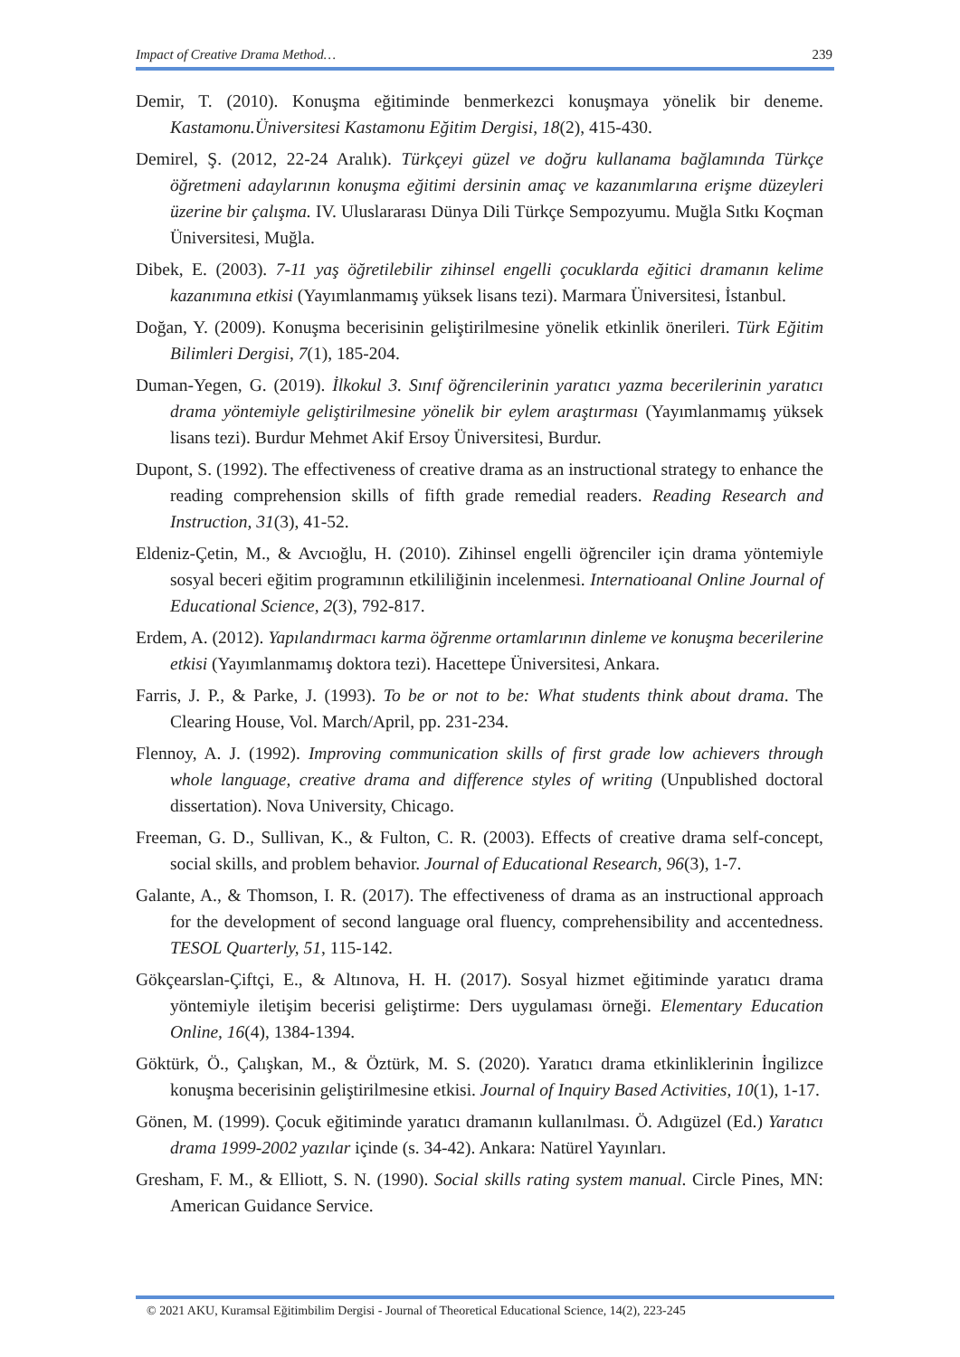Impact of Creative Drama Method… 239
Demir, T. (2010). Konuşma eğitiminde benmerkezci konuşmaya yönelik bir deneme. Kastamonu.Üniversitesi Kastamonu Eğitim Dergisi, 18(2), 415-430.
Demirel, Ş. (2012, 22-24 Aralık). Türkçeyi güzel ve doğru kullanama bağlamında Türkçe öğretmeni adaylarının konuşma eğitimi dersinin amaç ve kazanımlarına erişme düzeyleri üzerine bir çalışma. IV. Uluslararası Dünya Dili Türkçe Sempozyumu. Muğla Sıtkı Koçman Üniversitesi, Muğla.
Dibek, E. (2003). 7-11 yaş öğretilebilir zihinsel engelli çocuklarda eğitici dramanın kelime kazanımına etkisi (Yayımlanmamış yüksek lisans tezi). Marmara Üniversitesi, İstanbul.
Doğan, Y. (2009). Konuşma becerisinin geliştirilmesine yönelik etkinlik önerileri. Türk Eğitim Bilimleri Dergisi, 7(1), 185-204.
Duman-Yegen, G. (2019). İlkokul 3. Sınıf öğrencilerinin yaratıcı yazma becerilerinin yaratıcı drama yöntemiyle geliştirilmesine yönelik bir eylem araştırması (Yayımlanmamış yüksek lisans tezi). Burdur Mehmet Akif Ersoy Üniversitesi, Burdur.
Dupont, S. (1992). The effectiveness of creative drama as an instructional strategy to enhance the reading comprehension skills of fifth grade remedial readers. Reading Research and Instruction, 31(3), 41-52.
Eldeniz-Çetin, M., & Avcıoğlu, H. (2010). Zihinsel engelli öğrenciler için drama yöntemiyle sosyal beceri eğitim programının etkililiğinin incelenmesi. Internatioanal Online Journal of Educational Science, 2(3), 792-817.
Erdem, A. (2012). Yapılandırmacı karma öğrenme ortamlarının dinleme ve konuşma becerilerine etkisi (Yayımlanmamış doktora tezi). Hacettepe Üniversitesi, Ankara.
Farris, J. P., & Parke, J. (1993). To be or not to be: What students think about drama. The Clearing House, Vol. March/April, pp. 231-234.
Flennoy, A. J. (1992). Improving communication skills of first grade low achievers through whole language, creative drama and difference styles of writing (Unpublished doctoral dissertation). Nova University, Chicago.
Freeman, G. D., Sullivan, K., & Fulton, C. R. (2003). Effects of creative drama self-concept, social skills, and problem behavior. Journal of Educational Research, 96(3), 1-7.
Galante, A., & Thomson, I. R. (2017). The effectiveness of drama as an instructional approach for the development of second language oral fluency, comprehensibility and accentedness. TESOL Quarterly, 51, 115-142.
Gökçearslan-Çiftçi, E., & Altınova, H. H. (2017). Sosyal hizmet eğitiminde yaratıcı drama yöntemiyle iletişim becerisi geliştirme: Ders uygulaması örneği. Elementary Education Online, 16(4), 1384-1394.
Göktürk, Ö., Çalışkan, M., & Öztürk, M. S. (2020). Yaratıcı drama etkinliklerinin İngilizce konuşma becerisinin geliştirilmesine etkisi. Journal of Inquiry Based Activities, 10(1), 1-17.
Gönen, M. (1999). Çocuk eğitiminde yaratıcı dramanın kullanılması. Ö. Adıgüzel (Ed.) Yaratıcı drama 1999-2002 yazılar içinde (s. 34-42). Ankara: Natürel Yayınları.
Gresham, F. M., & Elliott, S. N. (1990). Social skills rating system manual. Circle Pines, MN: American Guidance Service.
© 2021 AKU, Kuramsal Eğitimbilim Dergisi - Journal of Theoretical Educational Science, 14(2), 223-245